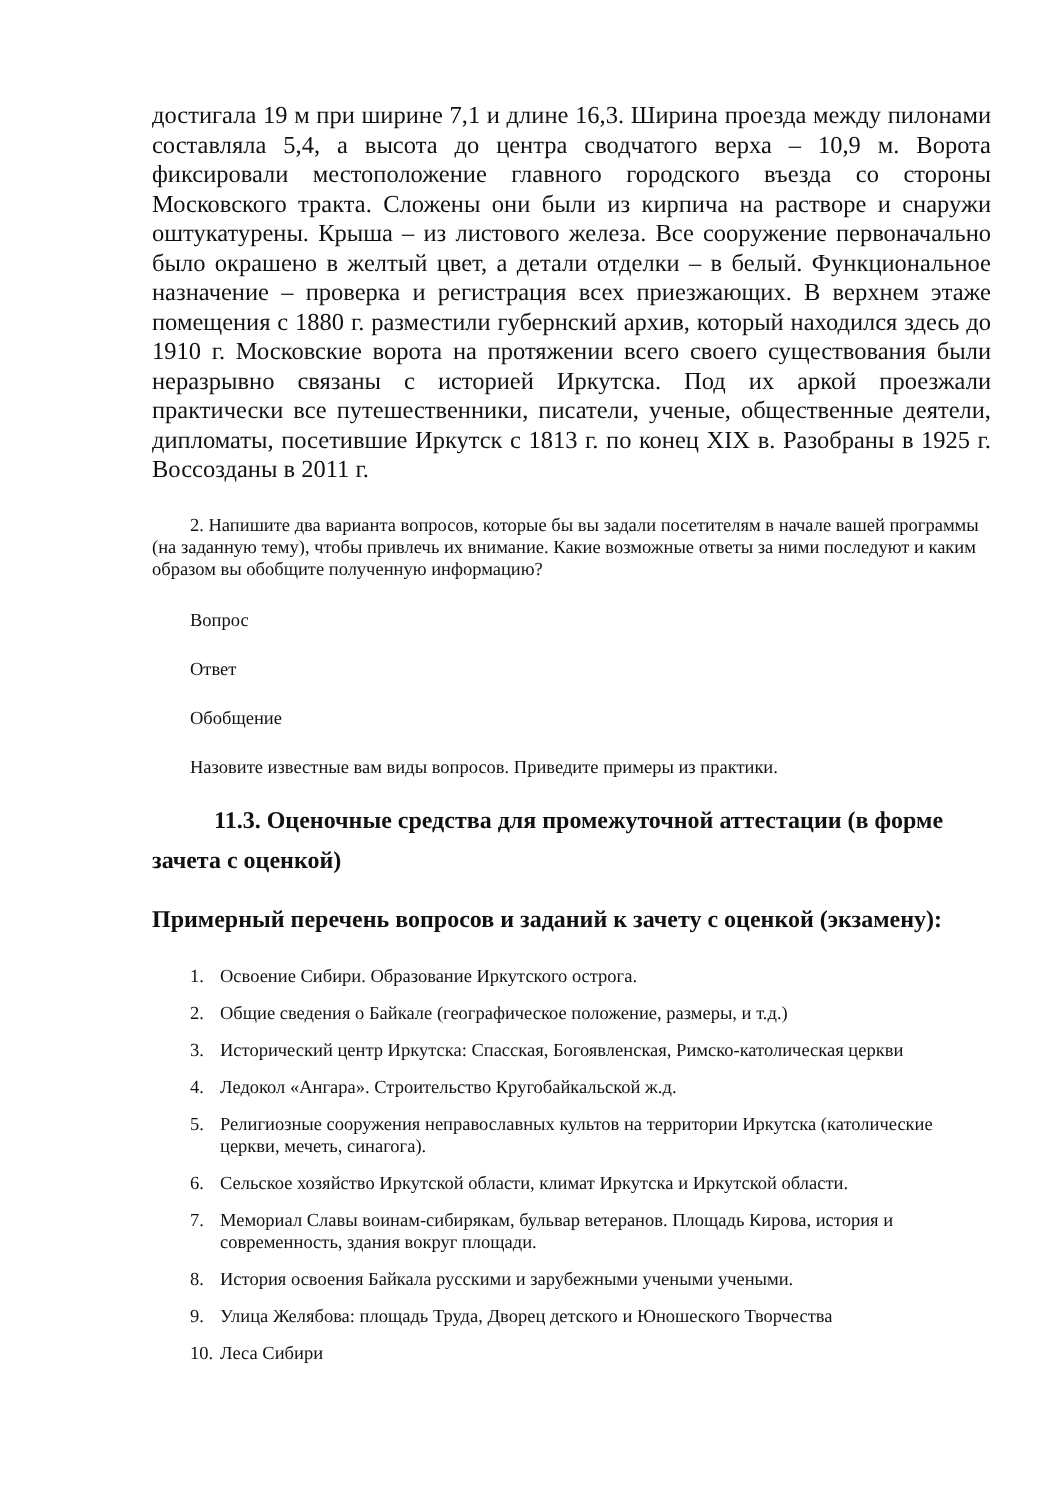достигала 19 м при ширине 7,1 и длине 16,3. Ширина проезда между пилонами составляла 5,4, а высота до центра сводчатого верха – 10,9 м. Ворота фиксировали местоположение главного городского въезда со стороны Московского тракта. Сложены они были из кирпича на растворе и снаружи оштукатурены. Крыша – из листового железа. Все сооружение первоначально было окрашено в желтый цвет, а детали отделки – в белый. Функциональное назначение – проверка и регистрация всех приезжающих. В верхнем этаже помещения с 1880 г. разместили губернский архив, который находился здесь до 1910 г. Московские ворота на протяжении всего своего существования были неразрывно связаны с историей Иркутска. Под их аркой проезжали практически все путешественники, писатели, ученые, общественные деятели, дипломаты, посетившие Иркутск с 1813 г. по конец XIX в. Разобраны в 1925 г. Воссозданы в 2011 г.
2. Напишите два варианта вопросов, которые бы вы задали посетителям в начале вашей программы (на заданную тему), чтобы привлечь их внимание. Какие возможные ответы за ними последуют и каким образом вы обобщите полученную информацию?
Вопрос
Ответ
Обобщение
Назовите известные вам виды вопросов. Приведите примеры из практики.
11.3. Оценочные средства для промежуточной аттестации (в форме зачета с оценкой)
Примерный перечень вопросов и заданий к зачету с оценкой (экзамену):
1. Освоение Сибири. Образование Иркутского острога.
2. Общие сведения о Байкале (географическое положение, размеры, и т.д.)
3. Исторический центр Иркутска: Спасская, Богоявленская, Римско-католическая церкви
4. Ледокол «Ангара». Строительство Кругобайкальской ж.д.
5. Религиозные сооружения неправославных культов на территории Иркутска (католические церкви, мечеть, синагога).
6. Сельское хозяйство Иркутской области, климат Иркутска и Иркутской области.
7. Мемориал Славы воинам-сибирякам, бульвар ветеранов. Площадь Кирова, история и современность, здания вокруг площади.
8. История освоения Байкала русскими и зарубежными учеными учеными.
9. Улица Желябова: площадь Труда, Дворец детского и Юношеского Творчества
10. Леса Сибири